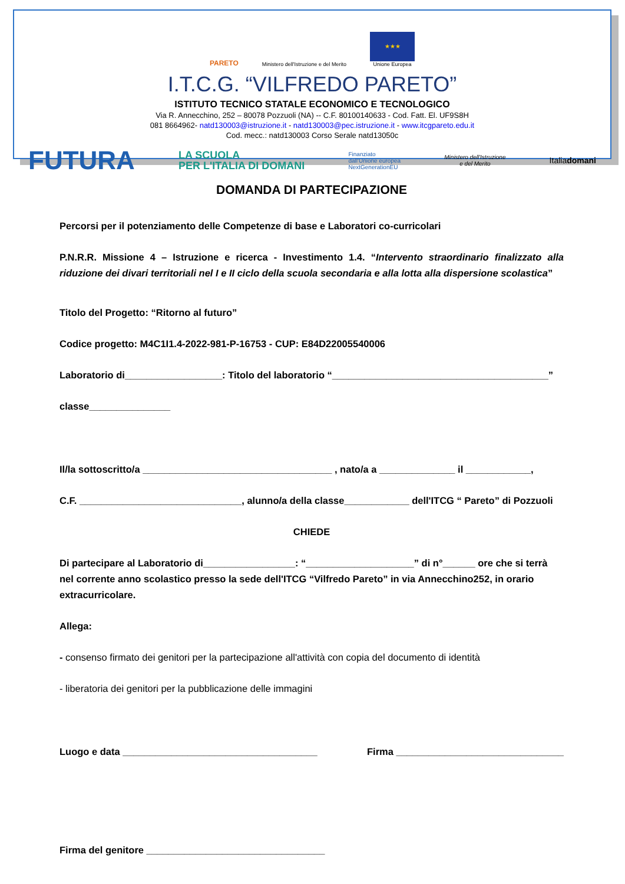PARETO
Ministero dell'Istruzione e del Merito
★★★
Unione Europea
I.T.C.G. “VILFREDO PARETO”
ISTITUTO TECNICO STATALE ECONOMICO E TECNOLOGICO
Via R. Annecchino, 252 – 80078 Pozzuoli (NA) -- C.F. 80100140633 - Cod. Fatt. El. UF9S8H
081 8664962- natd130003@istruzione.it - natd130003@pec.istruzione.it - www.itcgpareto.edu.it
Cod. mecc.: natd130003 Corso Serale natd13050c
FUTURA LA SCUOLA
PER L'ITALIA DI DOMANI Finanziato
dall'Unione europea
NextGenerationEU Ministero dell'Istruzione
e del Merito Italiadomani
DOMANDA DI PARTECIPAZIONE
Percorsi per il potenziamento delle Competenze di base e Laboratori co-curricolari
P.N.R.R. Missione 4 – Istruzione e ricerca - Investimento 1.4. “Intervento straordinario finalizzato alla riduzione dei divari territoriali nel I e II ciclo della scuola secondaria e alla lotta alla dispersione scolastica”
Titolo del Progetto: “Ritorno al futuro”
Codice progetto: M4C1I1.4-2022-981-P-16753 - CUP: E84D22005540006
Laboratorio di__________________: Titolo del laboratorio “________________________________________”
classe_______________
Il/la sottoscritto/a ___________________________________ , nato/a a ______________ il ____________,
C.F. ______________________________, alunno/a della classe____________ dell'ITCG “ Pareto” di Pozzuoli
CHIEDE
Di partecipare al Laboratorio di_________________: “____________________” di n°______ ore che si terrà nel corrente anno scolastico presso la sede dell'ITCG “Vilfredo Pareto” in via Annecchino252, in orario extracurricolare.
Allega:
- consenso firmato dei genitori per la partecipazione all'attività con copia del documento di identità
- liberatoria dei genitori per la pubblicazione delle immagini
Luogo e data ____________________________________ Firma _______________________________
Firma del genitore _________________________________